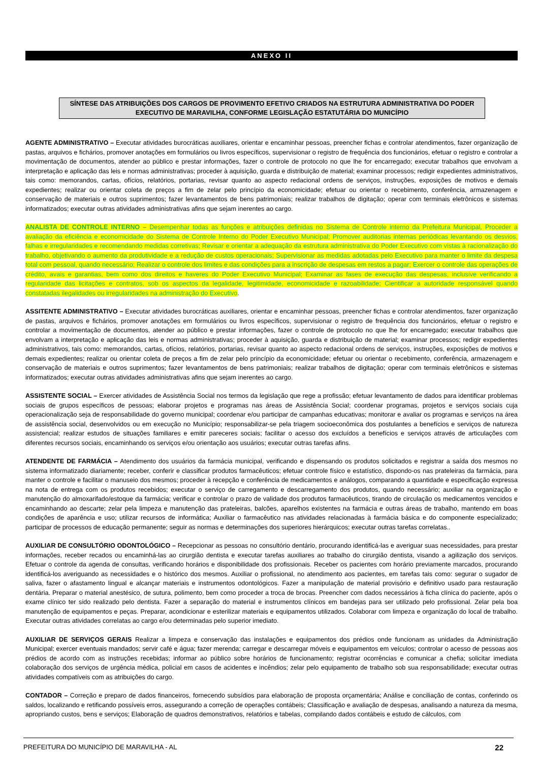ANEXO II
SÍNTESE DAS ATRIBUIÇÕES DOS CARGOS DE PROVIMENTO EFETIVO CRIADOS NA ESTRUTURA ADMINISTRATIVA DO PODER EXECUTIVO DE MARAVILHA, CONFORME LEGISLAÇÃO ESTATUTÁRIA DO MUNICÍPIO
AGENTE ADMINISTRATIVO – Executar atividades burocráticas auxiliares, orientar e encaminhar pessoas, preencher fichas e controlar atendimentos, fazer organização de pastas, arquivos e fichários, promover anotações em formulários ou livros específicos, supervisionar o registro de frequência dos funcionários, efetuar o registro e controlar a movimentação de documentos, atender ao público e prestar informações, fazer o controle de protocolo no que lhe for encarregado; executar trabalhos que envolvam a interpretação e aplicação das leis e normas administrativas; proceder à aquisição, guarda e distribuição de material; examinar processos; redigir expedientes administrativos, tais como: memorandos, cartas, ofícios, relatórios, portarias, revisar quanto ao aspecto redacional ordens de serviços, instruções, exposições de motivos e demais expedientes; realizar ou orientar coleta de preços a fim de zelar pelo princípio da economicidade; efetuar ou orientar o recebimento, conferência, armazenagem e conservação de materiais e outros suprimentos; fazer levantamentos de bens patrimoniais; realizar trabalhos de digitação; operar com terminais eletrônicos e sistemas informatizados; executar outras atividades administrativas afins que sejam inerentes ao cargo.
ANALISTA DE CONTROLE INTERNO – Desempenhar todas as funções e atribuições definidas no Sistema de Controle interno da Prefeitura Municipal, Proceder a avaliação da eficiência e economicidade do Sistema de Controle Interno do Poder Executivo Municipal; Promover auditorias internas periódicas levantando os desvios, falhas e irregularidades e recomendando medidas corretivas; Revisar e orientar a adequação da estrutura administrativa do Poder Executivo com vistas à racionalização do trabalho, objetivando o aumento da produtividade e a redução de custos operacionais; Supervisionar as medidas adotadas pelo Executivo para manter o limite da despesa total com pessoal, quando necessário; Realizar o controle dos limites e das condições para a inscrição de despesas em restos a pagar; Exercer o controle das operações de crédito, avais e garantias, bem como dos direitos e haveres do Poder Executivo Municipal; Examinar as fases de execução das despesas, inclusive verificando a regularidade das licitações e contratos, sob os aspectos da legalidade, legitimidade, economicidade e razoabilidade; Cientificar a autoridade responsável quando constatadas ilegalidades ou irregularidades na administração do Executivo.
ASSITENTE ADMINISTRATIVO – Executar atividades burocráticas auxiliares, orientar e encaminhar pessoas, preencher fichas e controlar atendimentos, fazer organização de pastas, arquivos e fichários, promover anotações em formulários ou livros específicos, supervisionar o registro de frequência dos funcionários, efetuar o registro e controlar a movimentação de documentos, atender ao público e prestar informações, fazer o controle de protocolo no que lhe for encarregado; executar trabalhos que envolvam a interpretação e aplicação das leis e normas administrativas; proceder à aquisição, guarda e distribuição de material; examinar processos; redigir expedientes administrativos, tais como: memorandos, cartas, ofícios, relatórios, portarias, revisar quanto ao aspecto redacional ordens de serviços, instruções, exposições de motivos e demais expedientes; realizar ou orientar coleta de preços a fim de zelar pelo princípio da economicidade; efetuar ou orientar o recebimento, conferência, armazenagem e conservação de materiais e outros suprimentos; fazer levantamentos de bens patrimoniais; realizar trabalhos de digitação; operar com terminais eletrônicos e sistemas informatizados; executar outras atividades administrativas afins que sejam inerentes ao cargo.
ASSISTENTE SOCIAL – Exercer atividades de Assistência Social nos termos da legislação que rege a profissão; efetuar levantamento de dados para identificar problemas sociais de grupos específicos de pessoas; elaborar projetos e programas nas áreas de Assistência Social; coordenar programas, projetos e serviços sociais cuja operacionalização seja de responsabilidade do governo municipal; coordenar e/ou participar de campanhas educativas; monitorar e avaliar os programas e serviços na área de assistência social, desenvolvidos ou em execução no Município; responsabilizar-se pela triagem socioeconômica dos postulantes a benefícios e serviços de natureza assistencial; realizar estudos de situações familiares e emitir pareceres sociais; facilitar o acesso dos excluídos a benefícios e serviços através de articulações com diferentes recursos sociais, encaminhando os serviços e/ou orientação aos usuários; executar outras tarefas afins.
ATENDENTE DE FARMÁCIA – Atendimento dos usuários da farmácia municipal, verificando e dispensando os produtos solicitados e registrar a saída dos mesmos no sistema informatizado diariamente; receber, conferir e classificar produtos farmacêuticos; efetuar controle físico e estatístico, dispondo-os nas prateleiras da farmácia, para manter o controle e facilitar o manuseio dos mesmos; proceder à recepção e conferência de medicamentos e análogos, comparando a quantidade e especificação expressa na nota de entrega com os produtos recebidos; executar o serviço de carregamento e descarregamento dos produtos, quando necessário; auxiliar na organização e manutenção do almoxarifado/estoque da farmácia; verificar e controlar o prazo de validade dos produtos farmacêuticos, tirando de circulação os medicamentos vencidos e encaminhando ao descarte; zelar pela limpeza e manutenção das prateleiras, balcões, aparelhos existentes na farmácia e outras áreas de trabalho, mantendo em boas condições de aparência e uso; utilizar recursos de informática; Auxiliar o farmacêutico nas atividades relacionadas à farmácia básica e do componente especializado; participar de processos de educação permanente; seguir as normas e determinações dos superiores hierárquicos; executar outras tarefas correlatas..
AUXILIAR DE CONSULTÓRIO ODONTOLÓGICO – Recepcionar as pessoas no consultório dentário, procurando identificá-las e averiguar suas necessidades, para prestar informações, receber recados ou encaminhá-las ao cirurgião dentista e executar tarefas auxiliares ao trabalho do cirurgião dentista, visando a agilização dos serviços. Efetuar o controle da agenda de consultas, verificando horários e disponibilidade dos profissionais. Receber os pacientes com horário previamente marcados, procurando identificá-los averiguando as necessidades e o histórico dos mesmos. Auxiliar o profissional, no atendimento aos pacientes, em tarefas tais como: segurar o sugador de saliva, fazer o afastamento lingual e alcançar materiais e instrumentos odontológicos. Fazer a manipulação de material provisório e definitivo usado para restauração dentária. Preparar o material anestésico, de sutura, polimento, bem como proceder a troca de brocas. Preencher com dados necessários à ficha clínica do paciente, após o exame clínico ter sido realizado pelo dentista. Fazer a separação do material e instrumentos clínicos em bandejas para ser utilizado pelo profissional. Zelar pela boa manutenção de equipamentos e peças. Preparar, acondicionar e esterilizar materiais e equipamentos utilizados. Colaborar com limpeza e organização do local de trabalho. Executar outras atividades correlatas ao cargo e/ou determinadas pelo superior imediato.
AUXILIAR DE SERVIÇOS GERAIS Realizar a limpeza e conservação das instalações e equipamentos dos prédios onde funcionam as unidades da Administração Municipal; exercer eventuais mandados; servir café e água; fazer merenda; carregar e descarregar móveis e equipamentos em veículos; controlar o acesso de pessoas aos prédios de acordo com as instruções recebidas; informar ao público sobre horários de funcionamento; registrar ocorrências e comunicar a chefia; solicitar imediata colaboração dos serviços de urgência médica, policial em casos de acidentes e incêndios; zelar pelo equipamento de trabalho sob sua responsabilidade; executar outras atividades compatíveis com as atribuições do cargo.
CONTADOR – Correção e preparo de dados financeiros, fornecendo subsídios para elaboração de proposta orçamentária; Análise e conciliação de contas, conferindo os saldos, localizando e retificando possíveis erros, assegurando a correção de operações contábeis; Classificação e avaliação de despesas, analisando a natureza da mesma, apropriando custos, bens e serviços; Elaboração de quadros demonstrativos, relatórios e tabelas, compilando dados contábeis e estudo de cálculos, com
PREFEITURA DO MUNICÍPIO DE MARAVILHA - AL 22